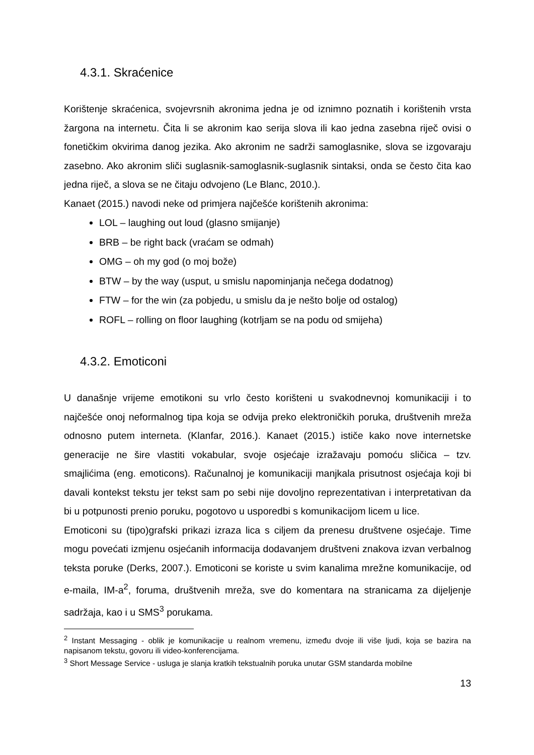4.3.1. Skraćenice
Korištenje skraćenica, svojevrsnih akronima jedna je od iznimno poznatih i korištenih vrsta žargona na internetu. Čita li se akronim kao serija slova ili kao jedna zasebna riječ ovisi o fonetičkim okvirima danog jezika. Ako akronim ne sadrži samoglasnike, slova se izgovaraju zasebno. Ako akronim sliči suglasnik-samoglasnik-suglasnik sintaksi, onda se često čita kao jedna riječ, a slova se ne čitaju odvojeno (Le Blanc, 2010.).
Kanaet (2015.) navodi neke od primjera najčešće korištenih akronima:
LOL – laughing out loud (glasno smijanje)
BRB – be right back (vraćam se odmah)
OMG – oh my god (o moj bože)
BTW – by the way (usput, u smislu napominjanja nečega dodatnog)
FTW – for the win (za pobjedu, u smislu da je nešto bolje od ostalog)
ROFL – rolling on floor laughing (kotrljam se na podu od smijeha)
4.3.2. Emoticoni
U današnje vrijeme emotikoni su vrlo često korišteni u svakodnevnoj komunikaciji i to najčešće onoj neformalnog tipa koja se odvija preko elektroničkih poruka, društvenih mreža odnosno putem interneta. (Klanfar, 2016.). Kanaet (2015.) ističe kako nove internetske generacije ne šire vlastiti vokabular, svoje osjećaje izražavaju pomoću sličica – tzv. smajlićima (eng. emoticons). Računalnoj je komunikaciji manjkala prisutnost osjećaja koji bi davali kontekst tekstu jer tekst sam po sebi nije dovoljno reprezentativan i interpretativan da bi u potpunosti prenio poruku, pogotovo u usporedbi s komunikacijom licem u lice.
Emoticoni su (tipo)grafski prikazi izraza lica s ciljem da prenesu društvene osjećaje. Time mogu povećati izmjenu osjećanih informacija dodavanjem društveni znakova izvan verbalnog teksta poruke (Derks, 2007.). Emoticoni se koriste u svim kanalima mrežne komunikacije, od e-maila, IM-a<sup>2</sup>, foruma, društvenih mreža, sve do komentara na stranicama za dijeljenje sadržaja, kao i u SMS<sup>3</sup> porukama.
<sup>2</sup> Instant Messaging - oblik je komunikacije u realnom vremenu, između dvoje ili više ljudi, koja se bazira na napisanom tekstu, govoru ili video-konferencijama.
<sup>3</sup> Short Message Service - usluga je slanja kratkih tekstualnih poruka unutar GSM standarda mobilne
13